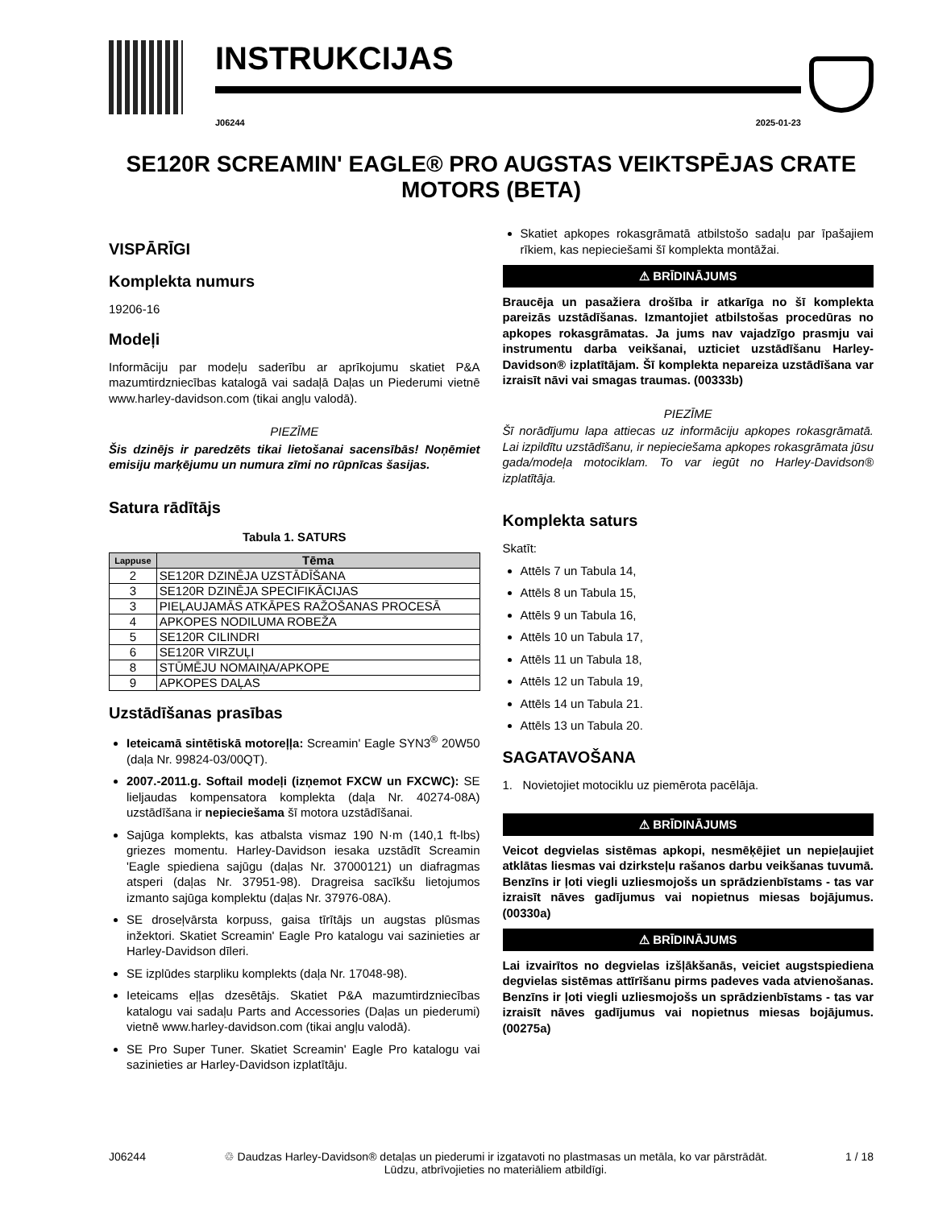INSTRUKCIJAS
J06244 2025-01-23
SE120R SCREAMIN' EAGLE® PRO AUGSTAS VEIKTSPĒJAS CRATE MOTORS (BETA)
VISPĀRĪGI
Komplekta numurs
19206-16
Modeļi
Informāciju par modeļu saderību ar aprīkojumu skatiet P&A mazumtirdzniecības katalogā vai sadaļā Daļas un Piederumi vietnē www.harley-davidson.com (tikai angļu valodā).
PIEZĪME
Šis dzinējs ir paredzēts tikai lietošanai sacensībās! Noņēmiet emisiju marķējumu un numura zīmi no rūpnīcas šasijas.
Satura rādītājs
Tabula 1. SATURS
| Lappuse | Tēma |
| --- | --- |
| 2 | SE120R DZINĒJA UZSTĀDĪŠANA |
| 3 | SE120R DZINĒJA SPECIFIKĀCIJAS |
| 3 | PIEĻAUJAMĀS ATKĀPES RAŽOŠANAS PROCESĀ |
| 4 | APKOPES NODILUMA ROBEŽA |
| 5 | SE120R CILINDRI |
| 6 | SE120R VIRZUĻI |
| 8 | STŪMĒJU NOMAIŅA/APKOPE |
| 9 | APKOPES DAĻAS |
Uzstādīšanas prasības
Ieteicamā sintētiskā motoreļļa: Screamin' Eagle SYN3<sup>®</sup> 20W50 (daļa Nr. 99824-03/00QT).
2007.-2011.g. Softail modeļi (izņemot FXCW un FXCWC): SE lieljaudas kompensatora komplekta (daļa Nr. 40274-08A) uzstādīšana ir nepieciešama šī motora uzstādīšanai.
Sajūga komplekts, kas atbalsta vismaz 190 N·m (140,1 ft-lbs) griezes momentu. Harley-Davidson iesaka uzstādīt Screamin 'Eagle spiediena sajūgu (daļas Nr. 37000121) un diafragmas atsperi (daļas Nr. 37951-98). Dragreisa sacīkšu lietojumos izmanto sajūga komplektu (daļas Nr. 37976-08A).
SE droseļvārsta korpuss, gaisa tīrītājs un augstas plūsmas inžektori. Skatiet Screamin' Eagle Pro katalogu vai sazinieties ar Harley-Davidson dīleri.
SE izplūdes starpliku komplekts (daļa Nr. 17048-98).
Ieteicams eļļas dzesētājs. Skatiet P&A mazumtirdzniecības katalogu vai sadaļu Parts and Accessories (Daļas un piederumi) vietnē www.harley-davidson.com (tikai angļu valodā).
SE Pro Super Tuner. Skatiet Screamin' Eagle Pro katalogu vai sazinieties ar Harley-Davidson izplatītāju.
Skatiet apkopes rokasgrāmatā atbilstošo sadaļu par īpašajiem rīkiem, kas nepieciešami šī komplekta montāžai.
⚠ BRĪDINĀJUMS
Braucēja un pasažiera drošība ir atkarīga no šī komplekta pareizās uzstādīšanas. Izmantojiet atbilstošas procedūras no apkopes rokasgrāmatas. Ja jums nav vajadzīgo prasmju vai instrumentu darba veikšanai, uzticiet uzstādīšanu Harley-Davidson® izplatītājam. Šī komplekta nepareiza uzstādīšana var izraisīt nāvi vai smagas traumas. (00333b)
PIEZĪME
Šī norādījumu lapa attiecas uz informāciju apkopes rokasgrāmatā. Lai izpildītu uzstādīšanu, ir nepieciešama apkopes rokasgrāmata jūsu gada/modeļa motociklam. To var iegūt no Harley-Davidson® izplatītāja.
Komplekta saturs
Skatīt:
Attēls 7 un Tabula 14,
Attēls 8 un Tabula 15,
Attēls 9 un Tabula 16,
Attēls 10 un Tabula 17,
Attēls 11 un Tabula 18,
Attēls 12 un Tabula 19,
Attēls 14 un Tabula 21.
Attēls 13 un Tabula 20.
SAGATAVOŠANA
1. Novietojiet motociklu uz piemērota pacēlāja.
⚠ BRĪDINĀJUMS
Veicot degvielas sistēmas apkopi, nesmēķējiet un nepieļaujiet atklātas liesmas vai dzirksteļu rašanos darbu veikšanas tuvumā. Benzīns ir ļoti viegli uzliesmojošs un sprādzienbīstams - tas var izraisīt nāves gadījumus vai nopietnus miesas bojājumus. (00330a)
⚠ BRĪDINĀJUMS
Lai izvairītos no degvielas izšļākšanās, veiciet augstspiediena degvielas sistēmas attīrīšanu pirms padeves vada atvienošanas. Benzīns ir ļoti viegli uzliesmojošs un sprādzienbīstams - tas var izraisīt nāves gadījumus vai nopietnus miesas bojājumus. (00275a)
J06244 ♲ Daudzas Harley-Davidson® detaļas un piederumi ir izgatavoti no plastmasas un metāla, ko var pārstrādāt.
Lūdzu, atbrīvojieties no materiāliem atbildīgi. 1 / 18